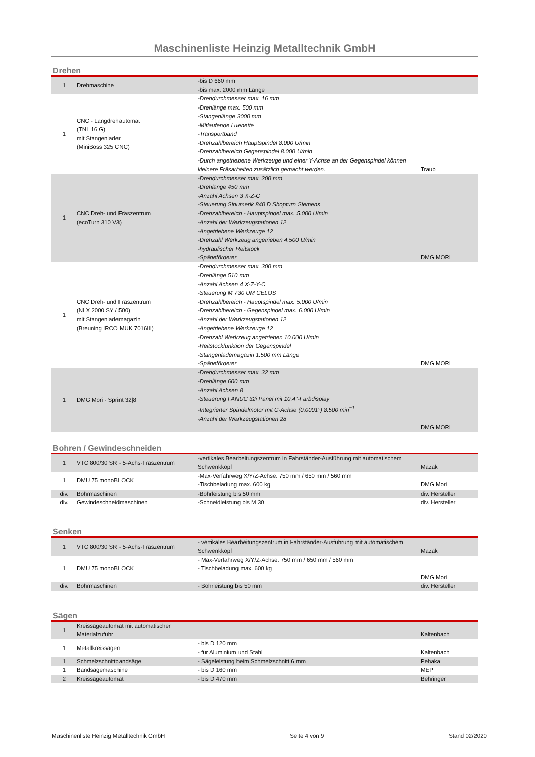Maschinenliste Heinzig Metalltechnik GmbH
Drehen
| 1 | Drehmaschine | -bis D 660 mm -bis max. 2000 mm Länge | |
| 1 | CNC - Langdrehautomat (TNL 16 G) mit Stangenlader (MiniBoss 325 CNC) | -Drehdurchmesser max. 16 mm -Drehlänge max. 500 mm -Stangenlänge 3000 mm -Mitlaufende Luenette -Transportband -Drehzahlbereich Hauptspindel 8.000 U/min -Drehzahlbereich Gegenspindel 8.000 U/min -Durch angetriebene Werkzeuge und einer Y-Achse an der Gegenspindel können kleinere Fräsarbeiten zusätzlich gemacht werden. | Traub |
| 1 | CNC Dreh- und Fräszentrum (ecoTurn 310 V3) | -Drehdurchmesser max. 200 mm -Drehlänge 450 mm -Anzahl Achsen 3 X-Z-C -Steuerung Sinumerik 840 D Shopturn Siemens -Drehzahlbereich - Hauptspindel max. 5.000 U/min -Anzahl der Werkzeugstationen 12 -Angetriebene Werkzeuge 12 -Drehzahl Werkzeug angetrieben 4.500 U/min -hydraulischer Reitstock -Späneförderer | DMG MORI |
| 1 | CNC Dreh- und Fräszentrum (NLX 2000 SY / 500) mit Stangenlademagazin (Breuning IRCO MUK 7016III) | -Drehdurchmesser max. 300 mm -Drehlänge 510 mm -Anzahl Achsen 4 X-Z-Y-C -Steuerung M 730 UM CELOS -Drehzahlbereich - Hauptspindel max. 5.000 U/min -Drehzahlbereich - Gegenspindel max. 6.000 U/min -Anzahl der Werkzeugstationen 12 -Angetriebene Werkzeuge 12 -Drehzahl Werkzeug angetrieben 10.000 U/min -Reitstockfunktion der Gegenspindel -Stangenlademagazin 1.500 mm Länge -Späneförderer | DMG MORI |
| 1 | DMG Mori - Sprint 32/8 | -Drehdurchmesser max. 32 mm -Drehlänge 600 mm -Anzahl Achsen 8 -Steuerung FANUC 32i Panel mit 10.4”-Farbdisplay -Integrierter Spindelmotor mit C-Achse (0.0001°) 8.500 min<sup>−1</sup> -Anzahl der Werkzeugstationen 28 | DMG MORI |
Bohren / Gewindeschneiden
| 1 | VTC 800/30 SR - 5-Achs-Fräszentrum | -vertikales Bearbeitungszentrum in Fahrständer-Ausführung mit automatischem Schwenkkopf | Mazak |
| 1 | DMU 75 monoBLOCK | -Max-Verfahrweg X/Y/Z-Achse: 750 mm / 650 mm / 560 mm -Tischbeladung max. 600 kg | DMG Mori |
| div. | Bohrmaschinen | -Bohrleistung bis 50 mm | div. Hersteller |
| div. | Gewindeschneidmaschinen | -Schneidleistung bis M 30 | div. Hersteller |
Senken
| 1 | VTC 800/30 SR - 5-Achs-Fräszentrum | - vertikales Bearbeitungszentrum in Fahrständer-Ausführung mit automatischem Schwenkkopf | Mazak |
| 1 | DMU 75 monoBLOCK | - Max-Verfahrweg X/Y/Z-Achse: 750 mm / 650 mm / 560 mm - Tischbeladung max. 600 kg | DMG Mori |
| div. | Bohrmaschinen | - Bohrleistung bis 50 mm | div. Hersteller |
Sägen
| 1 | Kreissägeautomat mit automatischer Materialzufuhr | | Kaltenbach |
| 1 | Metallkreissägen | - bis D 120 mm - für Aluminium und Stahl | Kaltenbach |
| 1 | Schmelzschnittbandsäge | - Sägeleistung beim Schmelzschnitt 6 mm | Pehaka |
| 1 | Bandsägemaschine | - bis D 160 mm | MEP |
| 2 | Kreissägeautomat | - bis D 470 mm | Behringer |
Maschinenliste Heinzig Metalltechnik GmbH Seite 4 von 9 Stand 02/2020